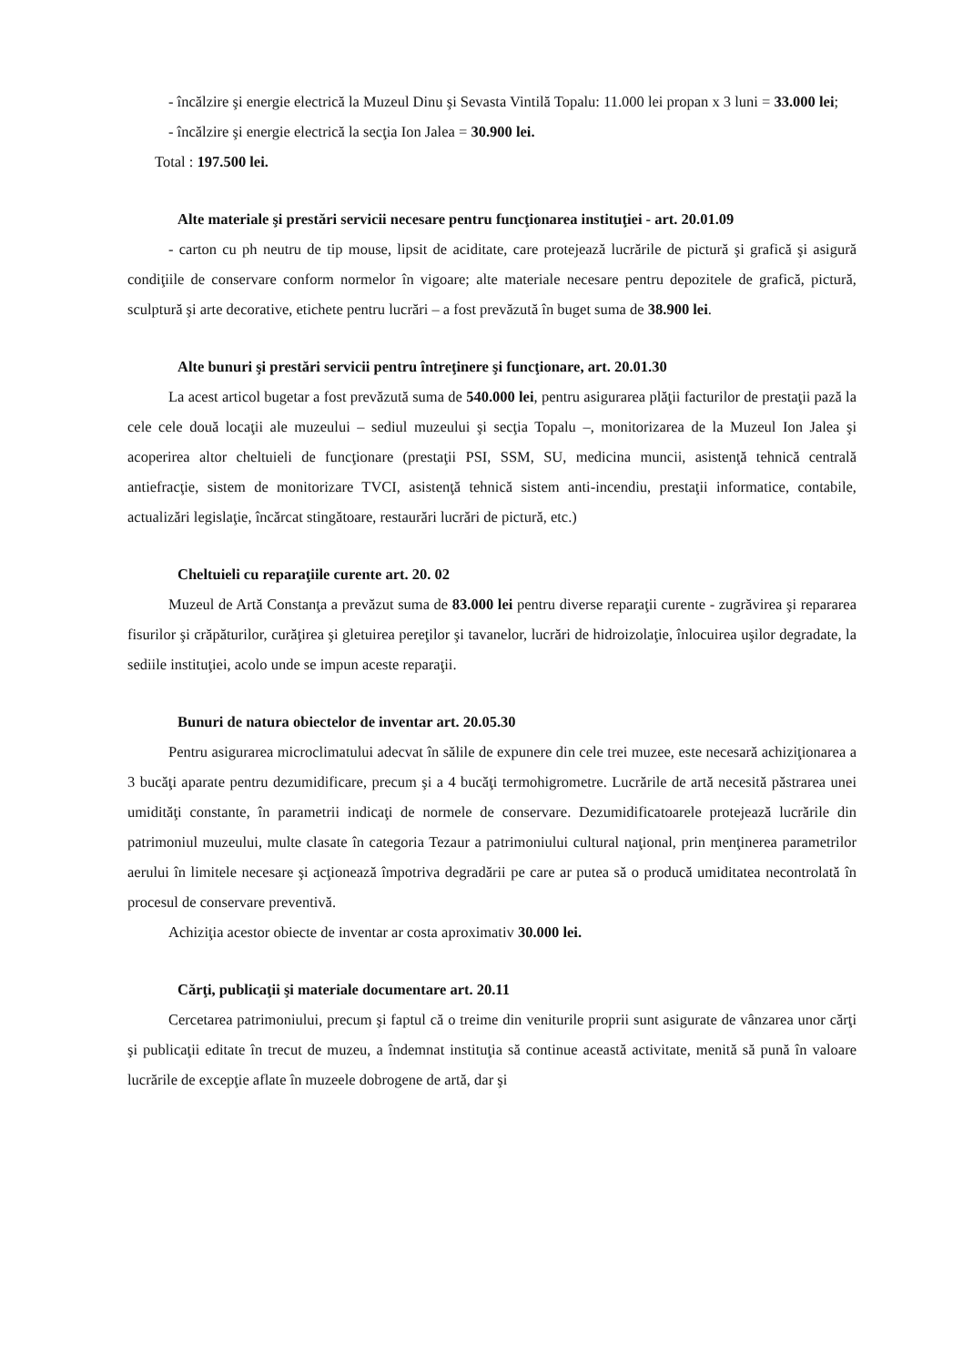- încălzire şi energie electrică la Muzeul Dinu şi Sevasta Vintilă Topalu: 11.000 lei propan x 3 luni = 33.000 lei;
- încălzire şi energie electrică la secţia Ion Jalea = 30.900 lei.
Total : 197.500 lei.
Alte materiale şi prestări servicii necesare pentru funcţionarea instituţiei - art. 20.01.09
- carton cu ph neutru de tip mouse, lipsit de aciditate, care protejează lucrările de pictură şi grafică şi asigură condiţiile de conservare conform normelor în vigoare; alte materiale necesare pentru depozitele de grafică, pictură, sculptură şi arte decorative, etichete pentru lucrări – a fost prevăzută în buget suma de 38.900 lei.
Alte bunuri şi prestări servicii pentru întreţinere şi funcţionare, art. 20.01.30
La acest articol bugetar a fost prevăzută suma de 540.000 lei, pentru asigurarea plăţii facturilor de prestaţii pază la cele cele două locaţii ale muzeului – sediul muzeului şi secţia Topalu –, monitorizarea de la Muzeul Ion Jalea şi acoperirea altor cheltuieli de funcţionare (prestaţii PSI, SSM, SU, medicina muncii, asistenţă tehnică centrală antiefracţie, sistem de monitorizare TVCI, asistenţă tehnică sistem anti-incendiu, prestaţii informatice, contabile, actualizări legislaţie, încărcat stingătoare, restaurări lucrări de pictură, etc.)
Cheltuieli cu reparaţiile curente art. 20. 02
Muzeul de Artă Constanţa a prevăzut suma de 83.000 lei pentru diverse reparaţii curente - zugrăvirea şi repararea fisurilor şi crăpăturilor, curăţirea şi gletuirea pereţilor şi tavanelor, lucrări de hidroizolaţie, înlocuirea uşilor degradate, la sediile instituţiei, acolo unde se impun aceste reparaţii.
Bunuri de natura obiectelor de inventar art. 20.05.30
Pentru asigurarea microclimatului adecvat în sălile de expunere din cele trei muzee, este necesară achiziţionarea a 3 bucăţi aparate pentru dezumidificare, precum şi a 4 bucăţi termohigrometre. Lucrările de artă necesită păstrarea unei umidităţi constante, în parametrii indicaţi de normele de conservare. Dezumidificatoarele protejează lucrările din patrimoniul muzeului, multe clasate în categoria Tezaur a patrimoniului cultural naţional, prin menţinerea parametrilor aerului în limitele necesare şi acţionează împotriva degradării pe care ar putea să o producă umiditatea necontrolată în procesul de conservare preventivă.
Achiziţia acestor obiecte de inventar ar costa aproximativ 30.000 lei.
Cărţi, publicaţii şi materiale documentare art. 20.11
Cercetarea patrimoniului, precum şi faptul că o treime din veniturile proprii sunt asigurate de vânzarea unor cărţi şi publicaţii editate în trecut de muzeu, a îndemnat instituţia să continue această activitate, menită să pună în valoare lucrările de excepţie aflate în muzeele dobrogene de artă, dar şi